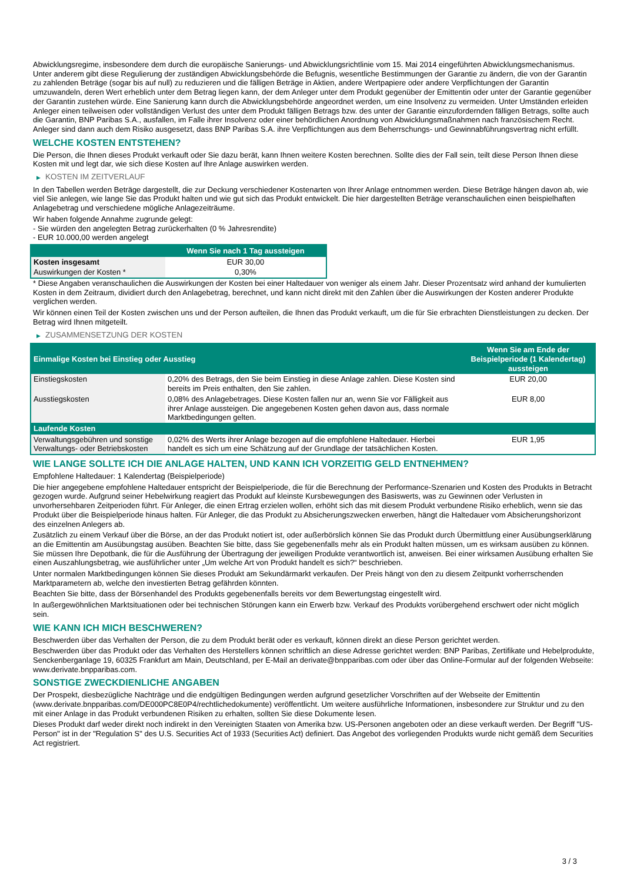Abwicklungsregime, insbesondere dem durch die europäische Sanierungs- und Abwicklungsrichtlinie vom 15. Mai 2014 eingeführten Abwicklungsmechanismus. Unter anderem gibt diese Regulierung der zuständigen Abwicklungsbehörde die Befugnis, wesentliche Bestimmungen der Garantie zu ändern, die von der Garantin zu zahlenden Beträge (sogar bis auf null) zu reduzieren und die fälligen Beträge in Aktien, andere Wertpapiere oder andere Verpflichtungen der Garantin umzuwandeln, deren Wert erheblich unter dem Betrag liegen kann, der dem Anleger unter dem Produkt gegenüber der Emittentin oder unter der Garantie gegenüber der Garantin zustehen würde. Eine Sanierung kann durch die Abwicklungsbehörde angeordnet werden, um eine Insolvenz zu vermeiden. Unter Umständen erleiden Anleger einen teilweisen oder vollständigen Verlust des unter dem Produkt fälligen Betrags bzw. des unter der Garantie einzufordernden fälligen Betrags, sollte auch die Garantin, BNP Paribas S.A., ausfallen, im Falle ihrer Insolvenz oder einer behördlichen Anordnung von Abwicklungsmaßnahmen nach französischem Recht. Anleger sind dann auch dem Risiko ausgesetzt, dass BNP Paribas S.A. ihre Verpflichtungen aus dem Beherrschungs- und Gewinnabführungsvertrag nicht erfüllt.
WELCHE KOSTEN ENTSTEHEN?
Die Person, die Ihnen dieses Produkt verkauft oder Sie dazu berät, kann Ihnen weitere Kosten berechnen. Sollte dies der Fall sein, teilt diese Person Ihnen diese Kosten mit und legt dar, wie sich diese Kosten auf Ihre Anlage auswirken werden.
▶ KOSTEN IM ZEITVERLAUF
In den Tabellen werden Beträge dargestellt, die zur Deckung verschiedener Kostenarten von Ihrer Anlage entnommen werden. Diese Beträge hängen davon ab, wie viel Sie anlegen, wie lange Sie das Produkt halten und wie gut sich das Produkt entwickelt. Die hier dargestellten Beträge veranschaulichen einen beispielhaften Anlagebetrag und verschiedene mögliche Anlagezeiträume.
Wir haben folgende Annahme zugrunde gelegt:
- Sie würden den angelegten Betrag zurückerhalten (0 % Jahresrendite)
- EUR 10.000,00 werden angelegt
| | Wenn Sie nach 1 Tag aussteigen |
| --- | --- |
| Kosten insgesamt | EUR 30,00 |
| Auswirkungen der Kosten * | 0,30% |
* Diese Angaben veranschaulichen die Auswirkungen der Kosten bei einer Haltedauer von weniger als einem Jahr. Dieser Prozentsatz wird anhand der kumulierten Kosten in dem Zeitraum, dividiert durch den Anlagebetrag, berechnet, und kann nicht direkt mit den Zahlen über die Auswirkungen der Kosten anderer Produkte verglichen werden.
Wir können einen Teil der Kosten zwischen uns und der Person aufteilen, die Ihnen das Produkt verkauft, um die für Sie erbrachten Dienstleistungen zu decken. Der Betrag wird Ihnen mitgeteilt.
▶ ZUSAMMENSETZUNG DER KOSTEN
| Einmalige Kosten bei Einstieg oder Ausstieg | | Wenn Sie am Ende der Beispielperiode (1 Kalendertag) aussteigen |
| --- | --- | --- |
| Einstiegskosten | 0,20% des Betrags, den Sie beim Einstieg in diese Anlage zahlen. Diese Kosten sind bereits im Preis enthalten, den Sie zahlen. | EUR 20,00 |
| Ausstiegskosten | 0,08% des Anlagebetrages. Diese Kosten fallen nur an, wenn Sie vor Fälligkeit aus ihrer Anlage aussteigen. Die angegebenen Kosten gehen davon aus, dass normale Marktbedingungen gelten. | EUR 8,00 |
| Laufende Kosten | | |
| Verwaltungsgebühren und sonstige Verwaltungs- oder Betriebskosten | 0,02% des Werts ihrer Anlage bezogen auf die empfohlene Haltedauer. Hierbei handelt es sich um eine Schätzung auf der Grundlage der tatsächlichen Kosten. | EUR 1,95 |
WIE LANGE SOLLTE ICH DIE ANLAGE HALTEN, UND KANN ICH VORZEITIG GELD ENTNEHMEN?
Empfohlene Haltedauer: 1 Kalendertag (Beispielperiode)
Die hier angegebene empfohlene Haltedauer entspricht der Beispielperiode, die für die Berechnung der Performance-Szenarien und Kosten des Produkts in Betracht gezogen wurde. Aufgrund seiner Hebelwirkung reagiert das Produkt auf kleinste Kursbewegungen des Basiswerts, was zu Gewinnen oder Verlusten in unvorhersehbaren Zeitperioden führt. Für Anleger, die einen Ertrag erzielen wollen, erhöht sich das mit diesem Produkt verbundene Risiko erheblich, wenn sie das Produkt über die Beispielperiode hinaus halten. Für Anleger, die das Produkt zu Absicherungszwecken erwerben, hängt die Haltedauer vom Absicherungshorizont des einzelnen Anlegers ab.
Zusätzlich zu einem Verkauf über die Börse, an der das Produkt notiert ist, oder außerbörslich können Sie das Produkt durch Übermittlung einer Ausübungserklärung an die Emittentin am Ausübungstag ausüben. Beachten Sie bitte, dass Sie gegebenenfalls mehr als ein Produkt halten müssen, um es wirksam ausüben zu können. Sie müssen Ihre Depotbank, die für die Ausführung der Übertragung der jeweiligen Produkte verantwortlich ist, anweisen. Bei einer wirksamen Ausübung erhalten Sie einen Auszahlungsbetrag, wie ausführlicher unter „Um welche Art von Produkt handelt es sich?“ beschrieben.
Unter normalen Marktbedingungen können Sie dieses Produkt am Sekundärmarkt verkaufen. Der Preis hängt von den zu diesem Zeitpunkt vorherrschenden Marktparametern ab, welche den investierten Betrag gefährden könnten.
Beachten Sie bitte, dass der Börsenhandel des Produkts gegebenenfalls bereits vor dem Bewertungstag eingestellt wird.
In außergewöhnlichen Marktsituationen oder bei technischen Störungen kann ein Erwerb bzw. Verkauf des Produkts vorübergehend erschwert oder nicht möglich sein.
WIE KANN ICH MICH BESCHWEREN?
Beschwerden über das Verhalten der Person, die zu dem Produkt berät oder es verkauft, können direkt an diese Person gerichtet werden.
Beschwerden über das Produkt oder das Verhalten des Herstellers können schriftlich an diese Adresse gerichtet werden: BNP Paribas, Zertifikate und Hebelprodukte, Senckenberganlage 19, 60325 Frankfurt am Main, Deutschland, per E-Mail an derivate@bnpparibas.com oder über das Online-Formular auf der folgenden Webseite: www.derivate.bnpparibas.com.
SONSTIGE ZWECKDIENLICHE ANGABEN
Der Prospekt, diesbezügliche Nachträge und die endgültigen Bedingungen werden aufgrund gesetzlicher Vorschriften auf der Webseite der Emittentin (www.derivate.bnpparibas.com/DE000PC8E0P4/rechtlichedokumente) veröffentlicht. Um weitere ausführliche Informationen, insbesondere zur Struktur und zu den mit einer Anlage in das Produkt verbundenen Risiken zu erhalten, sollten Sie diese Dokumente lesen.
Dieses Produkt darf weder direkt noch indirekt in den Vereinigten Staaten von Amerika bzw. US-Personen angeboten oder an diese verkauft werden. Der Begriff "US-Person" ist in der "Regulation S" des U.S. Securities Act of 1933 (Securities Act) definiert. Das Angebot des vorliegenden Produkts wurde nicht gemäß dem Securities Act registriert.
3 / 3